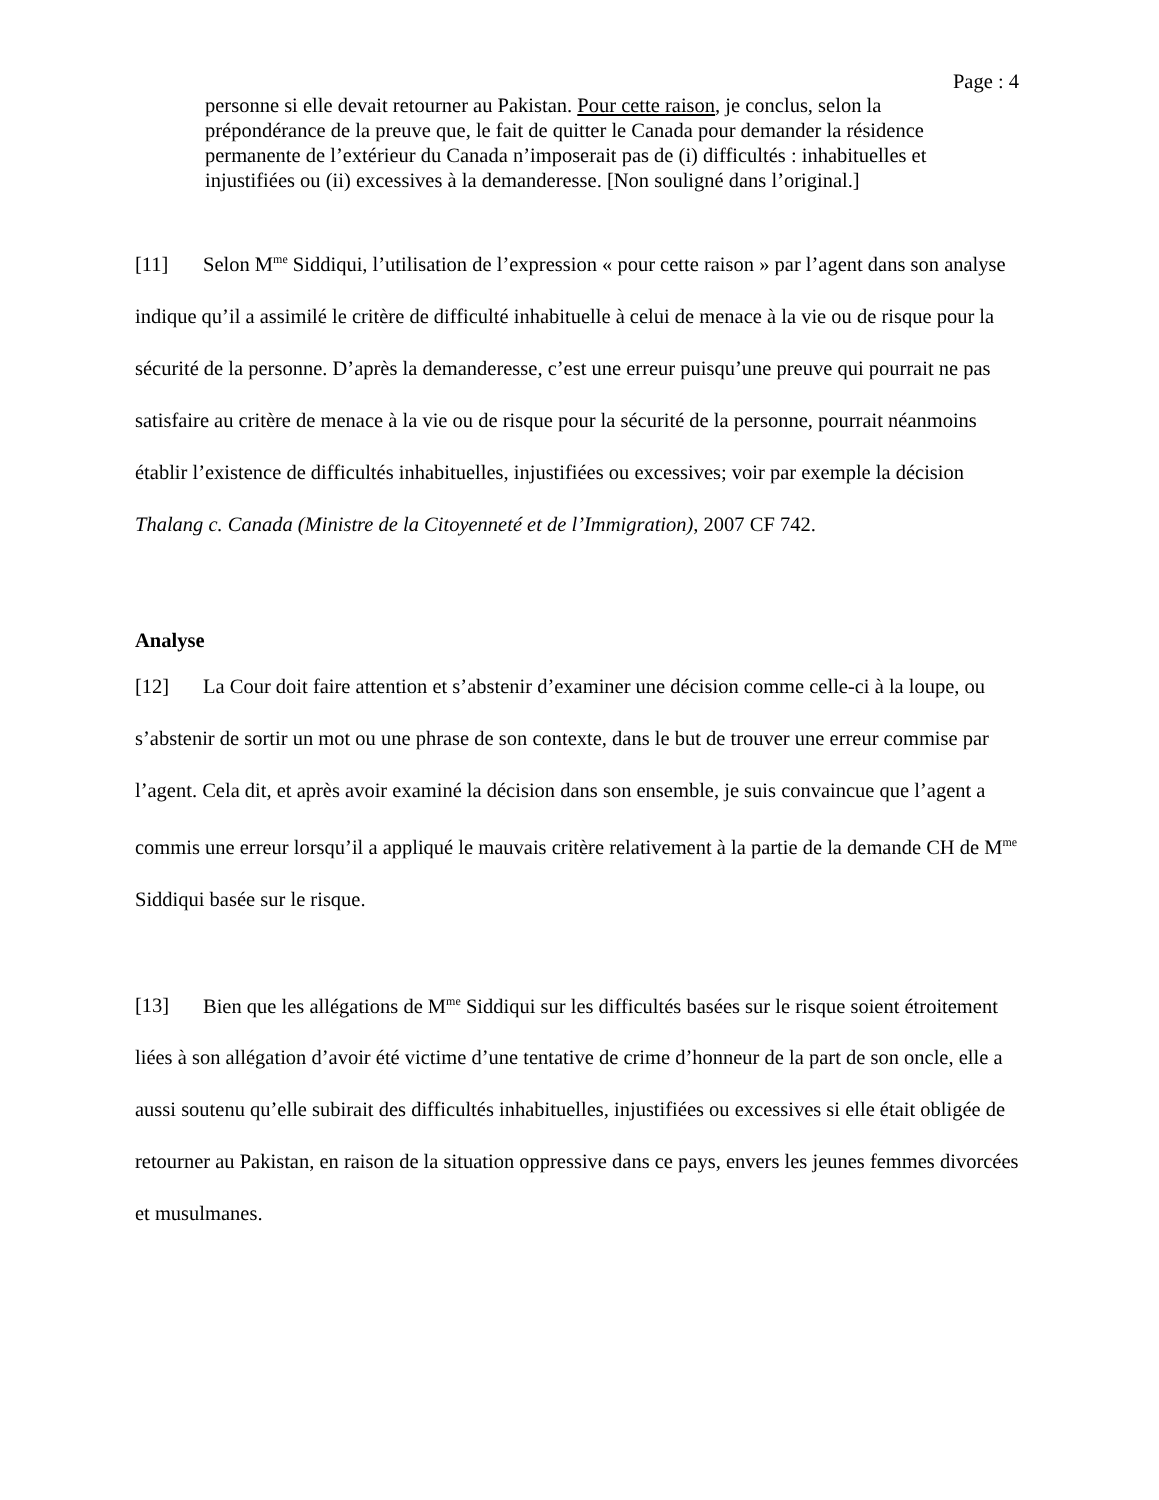Page : 4
personne si elle devait retourner au Pakistan. Pour cette raison, je conclus, selon la prépondérance de la preuve que, le fait de quitter le Canada pour demander la résidence permanente de l’extérieur du Canada n’imposerait pas de (i) difficultés : inhabituelles et injustifiées ou (ii) excessives à la demanderesse. [Non souligné dans l’original.]
[11] Selon M<sup>me</sup> Siddiqui, l’utilisation de l’expression « pour cette raison » par l’agent dans son analyse indique qu’il a assimilé le critère de difficulté inhabituelle à celui de menace à la vie ou de risque pour la sécurité de la personne. D’après la demanderesse, c’est une erreur puisqu’une preuve qui pourrait ne pas satisfaire au critère de menace à la vie ou de risque pour la sécurité de la personne, pourrait néanmoins établir l’existence de difficultés inhabituelles, injustifiées ou excessives; voir par exemple la décision Thalang c. Canada (Ministre de la Citoyenneté et de l’Immigration), 2007 CF 742.
Analyse
[12] La Cour doit faire attention et s’abstenir d’examiner une décision comme celle-ci à la loupe, ou s’abstenir de sortir un mot ou une phrase de son contexte, dans le but de trouver une erreur commise par l’agent. Cela dit, et après avoir examiné la décision dans son ensemble, je suis convaincue que l’agent a commis une erreur lorsqu’il a appliqué le mauvais critère relativement à la partie de la demande CH de M<sup>me</sup> Siddiqui basée sur le risque.
[13] Bien que les allégations de M<sup>me</sup> Siddiqui sur les difficultés basées sur le risque soient étroitement liées à son allégation d’avoir été victime d’une tentative de crime d’honneur de la part de son oncle, elle a aussi soutenu qu’elle subirait des difficultés inhabituelles, injustifiées ou excessives si elle était obligée de retourner au Pakistan, en raison de la situation oppressive dans ce pays, envers les jeunes femmes divorcées et musulmanes.